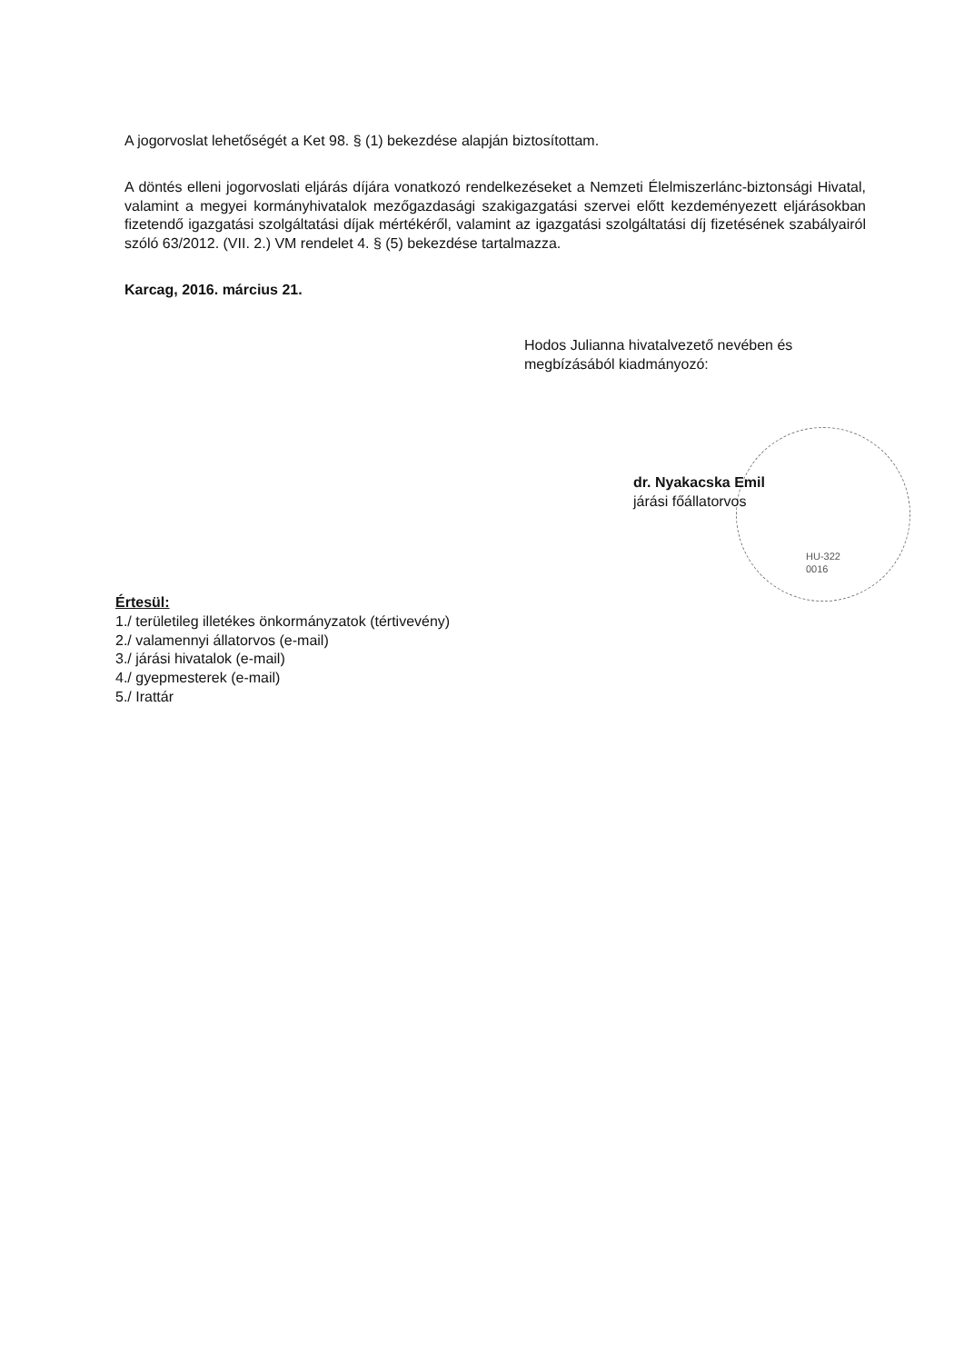A jogorvoslat lehetőségét a Ket 98. § (1) bekezdése alapján biztosítottam.
A döntés elleni jogorvoslati eljárás díjára vonatkozó rendelkezéseket a Nemzeti Élelmiszerlánc-biztonsági Hivatal, valamint a megyei kormányhivatalok mezőgazdasági szakigazgatási szervei előtt kezdeményezett eljárásokban fizetendő igazgatási szolgáltatási díjak mértékéről, valamint az igazgatási szolgáltatási díj fizetésének szabályairól szóló 63/2012. (VII. 2.) VM rendelet 4. § (5) bekezdése tartalmazza.
Karcag, 2016. március 21.
Hodos Julianna hivatalvezető nevében és
megbízásából kiadmányozó:
dr. Nyakacska Emil
járási főállatorvos
HU-322
0016
Értesül:
1./ területileg illetékes önkormányzatok (tértivevény)
2./ valamennyi állatorvos (e-mail)
3./ járási hivatalok (e-mail)
4./ gyepmesterek (e-mail)
5./ Irattár